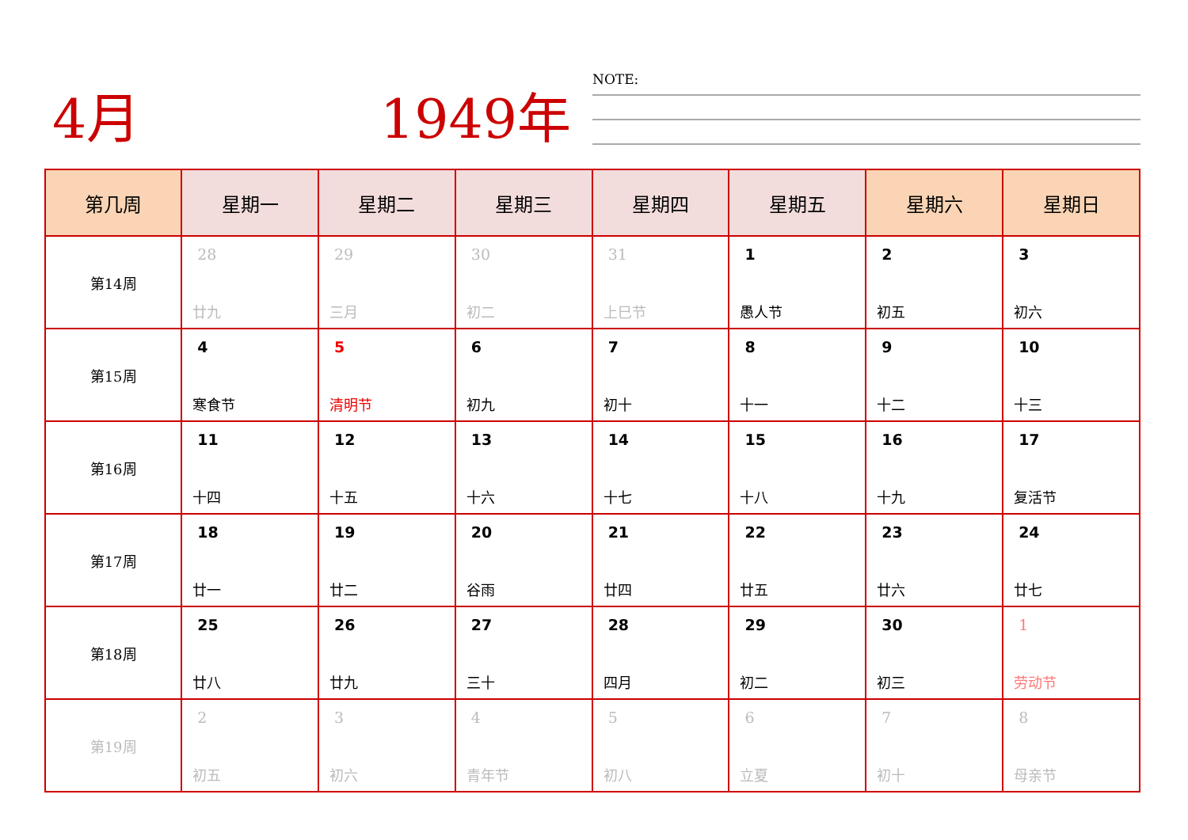4月 1949年 NOTE:
| 第几周 | 星期一 | 星期二 | 星期三 | 星期四 | 星期五 | 星期六 | 星期日 |
| --- | --- | --- | --- | --- | --- | --- | --- |
| 第14周 | 28 廿九 | 29 三月 | 30 初二 | 31 上巳节 | 1 愚人节 | 2 初五 | 3 初六 |
| 第15周 | 4 寒食节 | 5 清明节 | 6 初九 | 7 初十 | 8 十一 | 9 十二 | 10 十三 |
| 第16周 | 11 十四 | 12 十五 | 13 十六 | 14 十七 | 15 十八 | 16 十九 | 17 复活节 |
| 第17周 | 18 廿一 | 19 廿二 | 20 谷雨 | 21 廿四 | 22 廿五 | 23 廿六 | 24 廿七 |
| 第18周 | 25 廿八 | 26 廿九 | 27 三十 | 28 四月 | 29 初二 | 30 初三 | 1 劳动节 |
| 第19周 | 2 初五 | 3 初六 | 4 青年节 | 5 初八 | 6 立夏 | 7 初十 | 8 母亲节 |